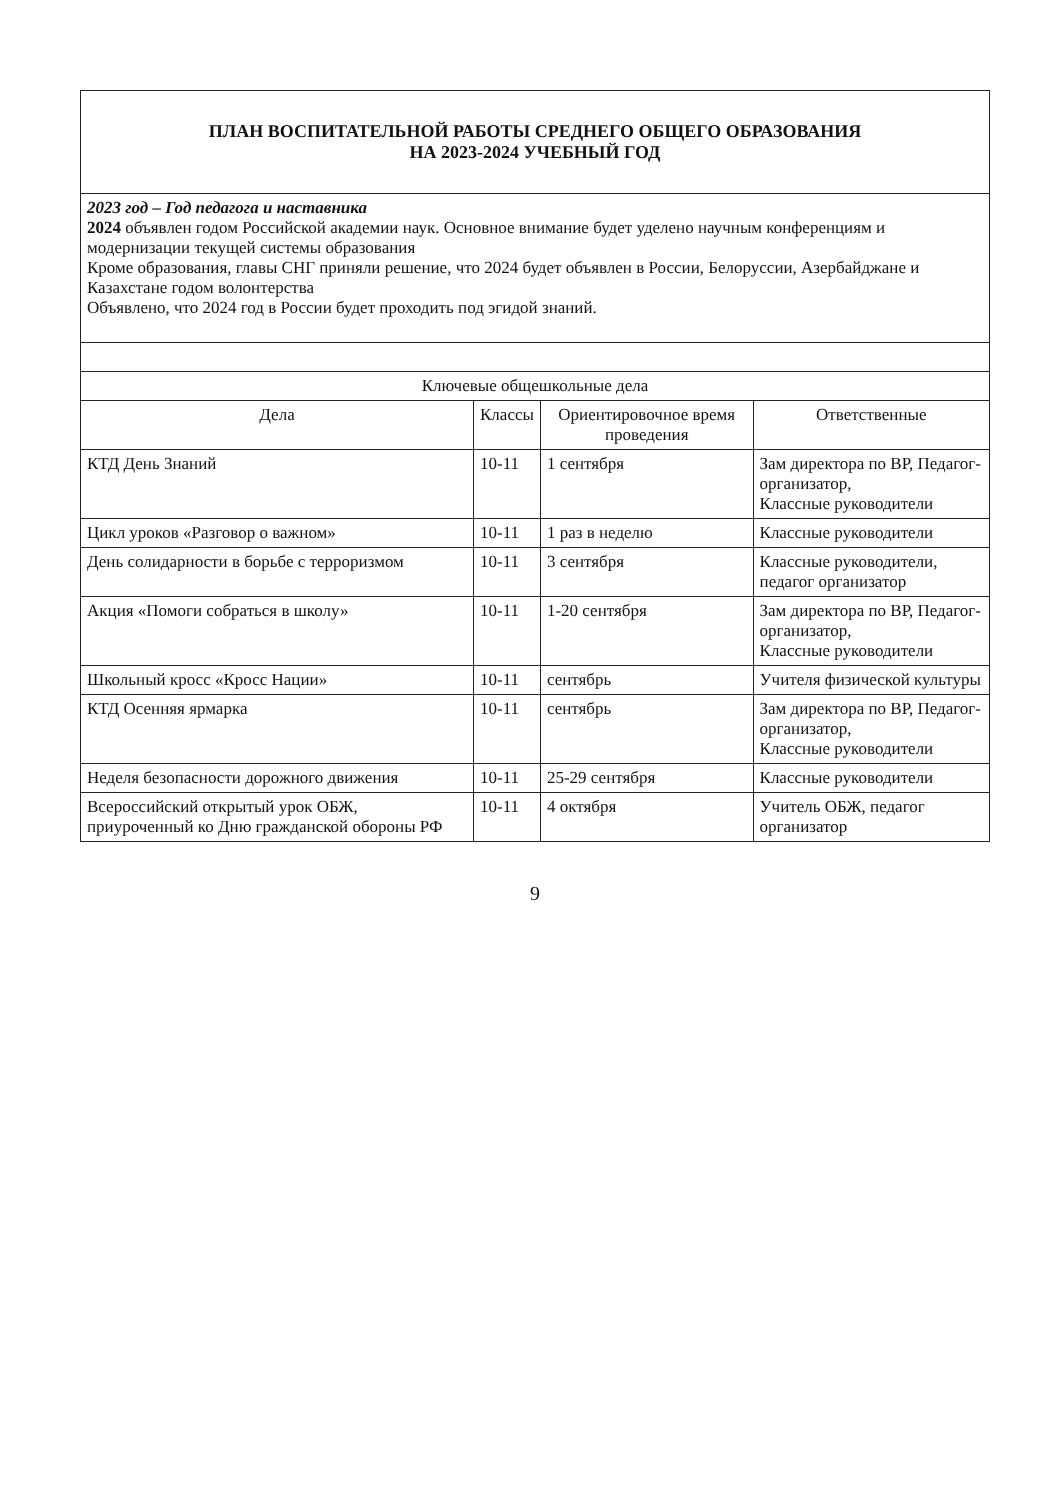| ПЛАН ВОСПИТАТЕЛЬНОЙ РАБОТЫ СРЕДНЕГО ОБЩЕГО ОБРАЗОВАНИЯ НА 2023-2024 УЧЕБНЫЙ ГОД | | | |
| 2023 год – Год педагога и наставника 2024 объявлен годом Российской академии наук. Основное внимание будет уделено научным конференциям и модернизации текущей системы образования Кроме образования, главы СНГ приняли решение, что 2024 будет объявлен в России, Белоруссии, Азербайджане и Казахстане годом волонтерства Объявлено, что 2024 год в России будет проходить под эгидой знаний. | | | |
| Ключевые общешкольные дела | | | |
| Дела | Классы | Ориентировочное время проведения | Ответственные |
| КТД День Знаний | 10-11 | 1 сентября | Зам директора по ВР, Педагог-организатор, Классные руководители |
| Цикл уроков «Разговор о важном» | 10-11 | 1 раз в неделю | Классные руководители |
| День солидарности в борьбе с терроризмом | 10-11 | 3 сентября | Классные руководители, педагог организатор |
| Акция «Помоги собраться в школу» | 10-11 | 1-20 сентября | Зам директора по ВР, Педагог-организатор, Классные руководители |
| Школьный кросс «Кросс Нации» | 10-11 | сентябрь | Учителя физической культуры |
| КТД Осенняя ярмарка | 10-11 | сентябрь | Зам директора по ВР, Педагог-организатор, Классные руководители |
| Неделя безопасности дорожного движения | 10-11 | 25-29 сентября | Классные руководители |
| Всероссийский открытый урок ОБЖ, приуроченный ко Дню гражданской обороны РФ | 10-11 | 4 октября | Учитель ОБЖ, педагог организатор |
9